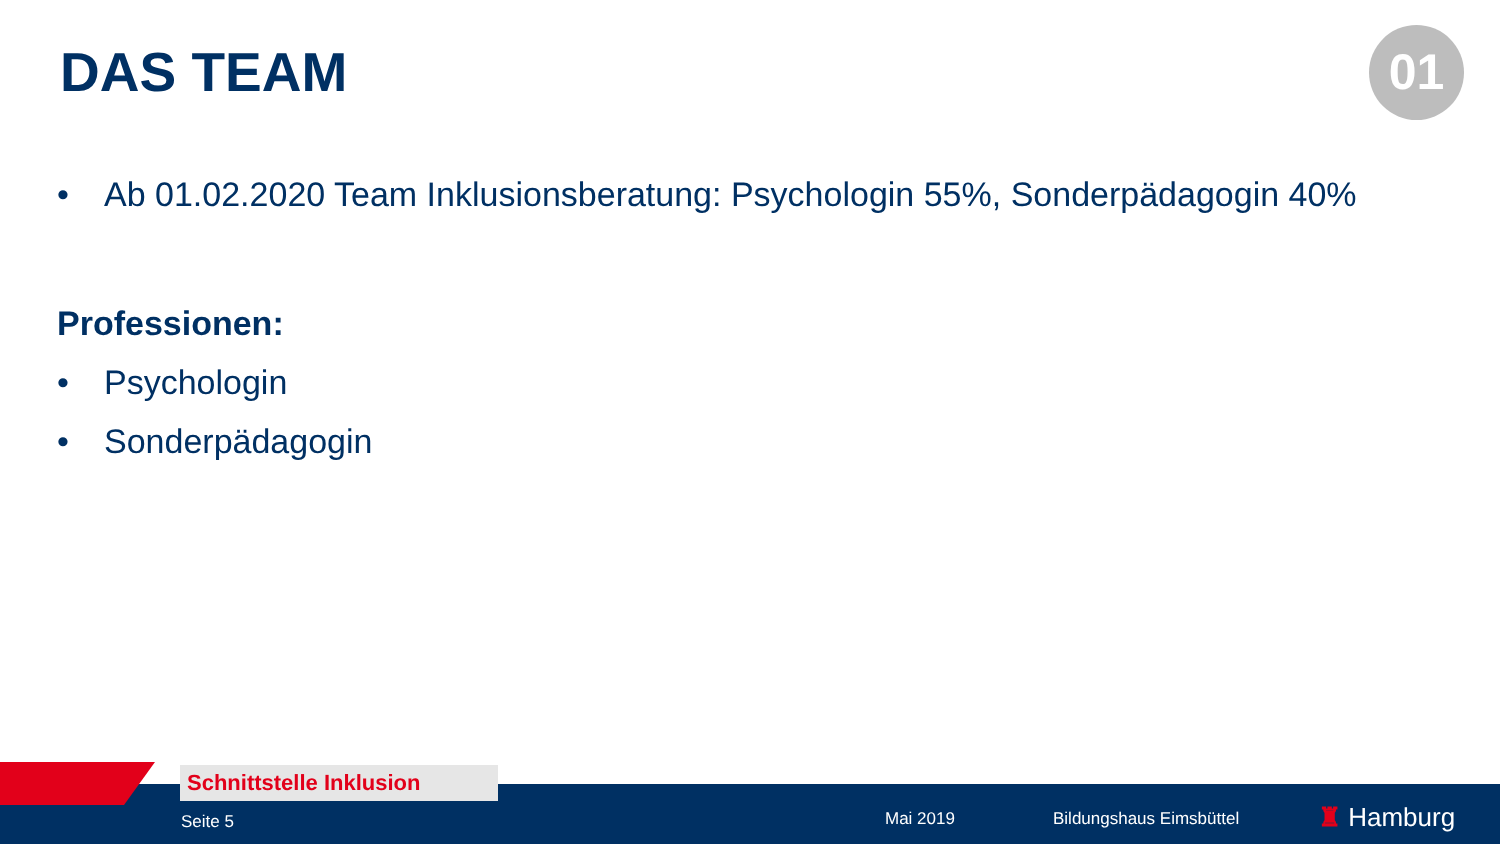DAS TEAM 01
• Ab 01.02.2020 Team Inklusionsberatung: Psychologin 55%, Sonderpädagogin 40%
Professionen:
• Psychologin
• Sonderpädagogin
Seite 5 Mai 2019 Bildungshaus Eimsbüttel ♜ Hamburg
Schnittstelle Inklusion